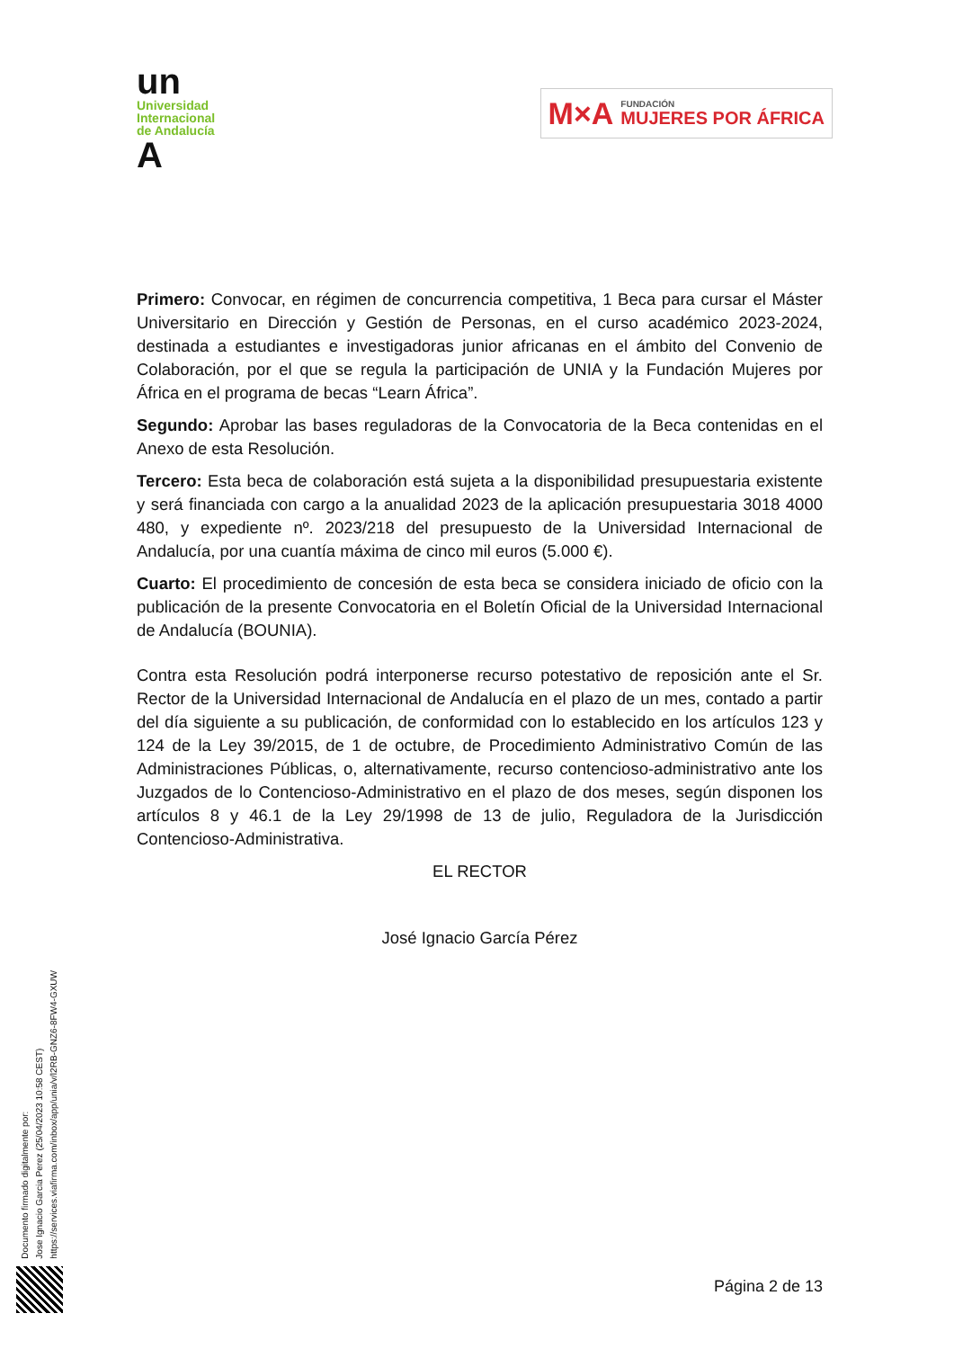un
Universidad
Internacional
de Andalucía
A
M×A FUNDACIÓN
MUJERES POR ÁFRICA
Primero: Convocar, en régimen de concurrencia competitiva, 1 Beca para cursar el Máster Universitario en Dirección y Gestión de Personas, en el curso académico 2023-2024, destinada a estudiantes e investigadoras junior africanas en el ámbito del Convenio de Colaboración, por el que se regula la participación de UNIA y la Fundación Mujeres por África en el programa de becas “Learn África”.
Segundo: Aprobar las bases reguladoras de la Convocatoria de la Beca contenidas en el Anexo de esta Resolución.
Tercero: Esta beca de colaboración está sujeta a la disponibilidad presupuestaria existente y será financiada con cargo a la anualidad 2023 de la aplicación presupuestaria 3018 4000 480, y expediente nº. 2023/218 del presupuesto de la Universidad Internacional de Andalucía, por una cuantía máxima de cinco mil euros (5.000 €).
Cuarto: El procedimiento de concesión de esta beca se considera iniciado de oficio con la publicación de la presente Convocatoria en el Boletín Oficial de la Universidad Internacional de Andalucía (BOUNIA).
Contra esta Resolución podrá interponerse recurso potestativo de reposición ante el Sr. Rector de la Universidad Internacional de Andalucía en el plazo de un mes, contado a partir del día siguiente a su publicación, de conformidad con lo establecido en los artículos 123 y 124 de la Ley 39/2015, de 1 de octubre, de Procedimiento Administrativo Común de las Administraciones Públicas, o, alternativamente, recurso contencioso-administrativo ante los Juzgados de lo Contencioso-Administrativo en el plazo de dos meses, según disponen los artículos 8 y 46.1 de la Ley 29/1998 de 13 de julio, Reguladora de la Jurisdicción Contencioso-Administrativa.
EL RECTOR
José Ignacio García Pérez
Documento firmado digitalmente por:
Jose Ignacio Garcia Perez (25/04/2023 10:58 CEST)
https://services.viafirma.com/inbox/app/unia/v/l2RB-GNZ6-8FW4-GXUW
Página 2 de 13